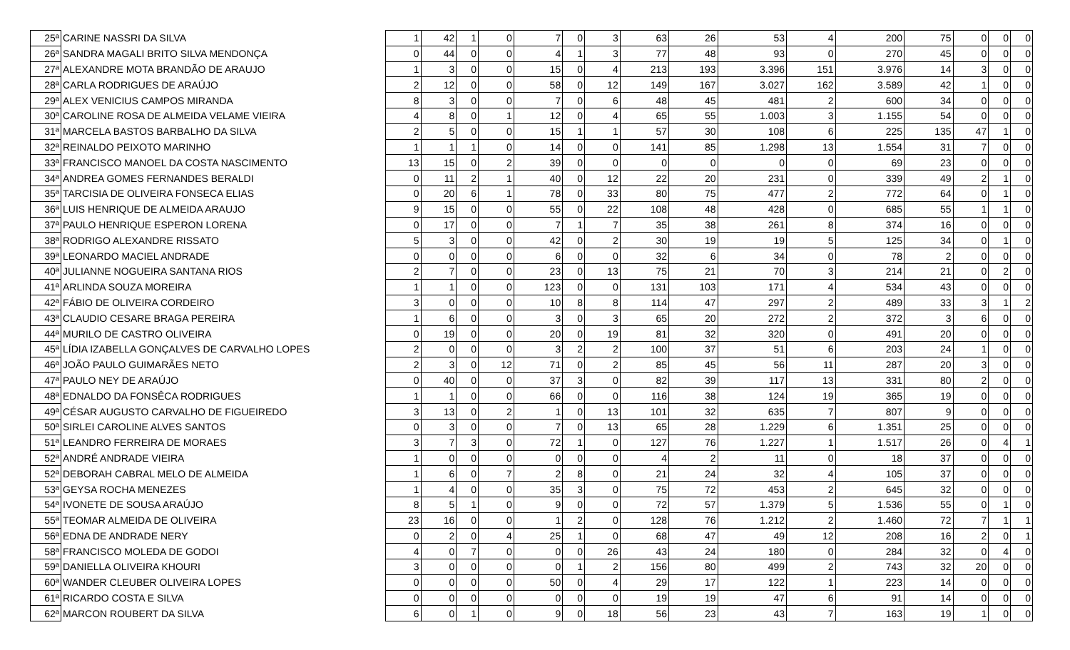| 25ª | CARINE NASSRI DA SILVA |
| 26ª | SANDRA MAGALI BRITO SILVA MENDONÇA |
| 27ª | ALEXANDRE MOTA BRANDÃO DE ARAUJO |
| 28ª | CARLA RODRIGUES DE ARAÚJO |
| 29ª | ALEX VENICIUS CAMPOS MIRANDA |
| 30ª | CAROLINE ROSA DE ALMEIDA VELAME VIEIRA |
| 31ª | MARCELA BASTOS BARBALHO DA SILVA |
| 32ª | REINALDO PEIXOTO MARINHO |
| 33ª | FRANCISCO MANOEL DA COSTA NASCIMENTO |
| 34ª | ANDREA GOMES FERNANDES BERALDI |
| 35ª | TARCISIA DE OLIVEIRA FONSECA ELIAS |
| 36ª | LUIS HENRIQUE DE ALMEIDA ARAUJO |
| 37ª | PAULO HENRIQUE ESPERON LORENA |
| 38ª | RODRIGO ALEXANDRE RISSATO |
| 39ª | LEONARDO MACIEL ANDRADE |
| 40ª | JULIANNE NOGUEIRA SANTANA RIOS |
| 41ª | ARLINDA SOUZA MOREIRA |
| 42ª | FÁBIO DE OLIVEIRA CORDEIRO |
| 43ª | CLAUDIO CESARE BRAGA PEREIRA |
| 44ª | MURILO DE CASTRO OLIVEIRA |
| 45ª | LÍDIA IZABELLA GONÇALVES DE CARVALHO LOPES |
| 46ª | JOÃO PAULO GUIMARÃES NETO |
| 47ª | PAULO NEY DE ARAÚJO |
| 48ª | EDNALDO DA FONSÊCA RODRIGUES |
| 49ª | CÉSAR AUGUSTO CARVALHO DE FIGUEIREDO |
| 50ª | SIRLEI CAROLINE ALVES SANTOS |
| 51ª | LEANDRO FERREIRA DE MORAES |
| 52ª | ANDRÉ ANDRADE VIEIRA |
| 52ª | DEBORAH CABRAL MELO DE ALMEIDA |
| 53ª | GEYSA ROCHA MENEZES |
| 54ª | IVONETE DE SOUSA ARAÚJO |
| 55ª | TEOMAR ALMEIDA DE OLIVEIRA |
| 56ª | EDNA DE ANDRADE NERY |
| 58ª | FRANCISCO MOLEDA DE GODOI |
| 59ª | DANIELLA OLIVEIRA KHOURI |
| 60ª | WANDER CLEUBER OLIVEIRA LOPES |
| 61ª | RICARDO COSTA E SILVA |
| 62ª | MARCON ROUBERT DA SILVA |
| 1 | 42 | 1 | 0 | 7 | 0 | 3 | 63 | 26 | 53 | 4 | 200 | 75 | 0 | 0 | 0 |
| 0 | 44 | 0 | 0 | 4 | 1 | 3 | 77 | 48 | 93 | 0 | 270 | 45 | 0 | 0 | 0 |
| 1 | 3 | 0 | 0 | 15 | 0 | 4 | 213 | 193 | 3.396 | 151 | 3.976 | 14 | 3 | 0 | 0 |
| 2 | 12 | 0 | 0 | 58 | 0 | 12 | 149 | 167 | 3.027 | 162 | 3.589 | 42 | 1 | 0 | 0 |
| 8 | 3 | 0 | 0 | 7 | 0 | 6 | 48 | 45 | 481 | 2 | 600 | 34 | 0 | 0 | 0 |
| 4 | 8 | 0 | 1 | 12 | 0 | 4 | 65 | 55 | 1.003 | 3 | 1.155 | 54 | 0 | 0 | 0 |
| 2 | 5 | 0 | 0 | 15 | 1 | 1 | 57 | 30 | 108 | 6 | 225 | 135 | 47 | 1 | 0 |
| 1 | 1 | 1 | 0 | 14 | 0 | 0 | 141 | 85 | 1.298 | 13 | 1.554 | 31 | 7 | 0 | 0 |
| 13 | 15 | 0 | 2 | 39 | 0 | 0 | 0 | 0 | 0 | 0 | 69 | 23 | 0 | 0 | 0 |
| 0 | 11 | 2 | 1 | 40 | 0 | 12 | 22 | 20 | 231 | 0 | 339 | 49 | 2 | 1 | 0 |
| 0 | 20 | 6 | 1 | 78 | 0 | 33 | 80 | 75 | 477 | 2 | 772 | 64 | 0 | 1 | 0 |
| 9 | 15 | 0 | 0 | 55 | 0 | 22 | 108 | 48 | 428 | 0 | 685 | 55 | 1 | 1 | 0 |
| 0 | 17 | 0 | 0 | 7 | 1 | 7 | 35 | 38 | 261 | 8 | 374 | 16 | 0 | 0 | 0 |
| 5 | 3 | 0 | 0 | 42 | 0 | 2 | 30 | 19 | 19 | 5 | 125 | 34 | 0 | 1 | 0 |
| 0 | 0 | 0 | 0 | 6 | 0 | 0 | 32 | 6 | 34 | 0 | 78 | 2 | 0 | 0 | 0 |
| 2 | 7 | 0 | 0 | 23 | 0 | 13 | 75 | 21 | 70 | 3 | 214 | 21 | 0 | 2 | 0 |
| 1 | 1 | 0 | 0 | 123 | 0 | 0 | 131 | 103 | 171 | 4 | 534 | 43 | 0 | 0 | 0 |
| 3 | 0 | 0 | 0 | 10 | 8 | 8 | 114 | 47 | 297 | 2 | 489 | 33 | 3 | 1 | 2 |
| 1 | 6 | 0 | 0 | 3 | 0 | 3 | 65 | 20 | 272 | 2 | 372 | 3 | 6 | 0 | 0 |
| 0 | 19 | 0 | 0 | 20 | 0 | 19 | 81 | 32 | 320 | 0 | 491 | 20 | 0 | 0 | 0 |
| 2 | 0 | 0 | 0 | 3 | 2 | 2 | 100 | 37 | 51 | 6 | 203 | 24 | 1 | 0 | 0 |
| 2 | 3 | 0 | 12 | 71 | 0 | 2 | 85 | 45 | 56 | 11 | 287 | 20 | 3 | 0 | 0 |
| 0 | 40 | 0 | 0 | 37 | 3 | 0 | 82 | 39 | 117 | 13 | 331 | 80 | 2 | 0 | 0 |
| 1 | 1 | 0 | 0 | 66 | 0 | 0 | 116 | 38 | 124 | 19 | 365 | 19 | 0 | 0 | 0 |
| 3 | 13 | 0 | 2 | 1 | 0 | 13 | 101 | 32 | 635 | 7 | 807 | 9 | 0 | 0 | 0 |
| 0 | 3 | 0 | 0 | 7 | 0 | 13 | 65 | 28 | 1.229 | 6 | 1.351 | 25 | 0 | 0 | 0 |
| 3 | 7 | 3 | 0 | 72 | 1 | 0 | 127 | 76 | 1.227 | 1 | 1.517 | 26 | 0 | 4 | 1 |
| 1 | 0 | 0 | 0 | 0 | 0 | 0 | 4 | 2 | 11 | 0 | 18 | 37 | 0 | 0 | 0 |
| 1 | 6 | 0 | 7 | 2 | 8 | 0 | 21 | 24 | 32 | 4 | 105 | 37 | 0 | 0 | 0 |
| 1 | 4 | 0 | 0 | 35 | 3 | 0 | 75 | 72 | 453 | 2 | 645 | 32 | 0 | 0 | 0 |
| 8 | 5 | 1 | 0 | 9 | 0 | 0 | 72 | 57 | 1.379 | 5 | 1.536 | 55 | 0 | 1 | 0 |
| 23 | 16 | 0 | 0 | 1 | 2 | 0 | 128 | 76 | 1.212 | 2 | 1.460 | 72 | 7 | 1 | 1 |
| 0 | 2 | 0 | 4 | 25 | 1 | 0 | 68 | 47 | 49 | 12 | 208 | 16 | 2 | 0 | 1 |
| 4 | 0 | 7 | 0 | 0 | 0 | 26 | 43 | 24 | 180 | 0 | 284 | 32 | 0 | 4 | 0 |
| 3 | 0 | 0 | 0 | 0 | 1 | 2 | 156 | 80 | 499 | 2 | 743 | 32 | 20 | 0 | 0 |
| 0 | 0 | 0 | 0 | 50 | 0 | 4 | 29 | 17 | 122 | 1 | 223 | 14 | 0 | 0 | 0 |
| 0 | 0 | 0 | 0 | 0 | 0 | 0 | 19 | 19 | 47 | 6 | 91 | 14 | 0 | 0 | 0 |
| 6 | 0 | 1 | 0 | 9 | 0 | 18 | 56 | 23 | 43 | 7 | 163 | 19 | 1 | 0 | 0 |